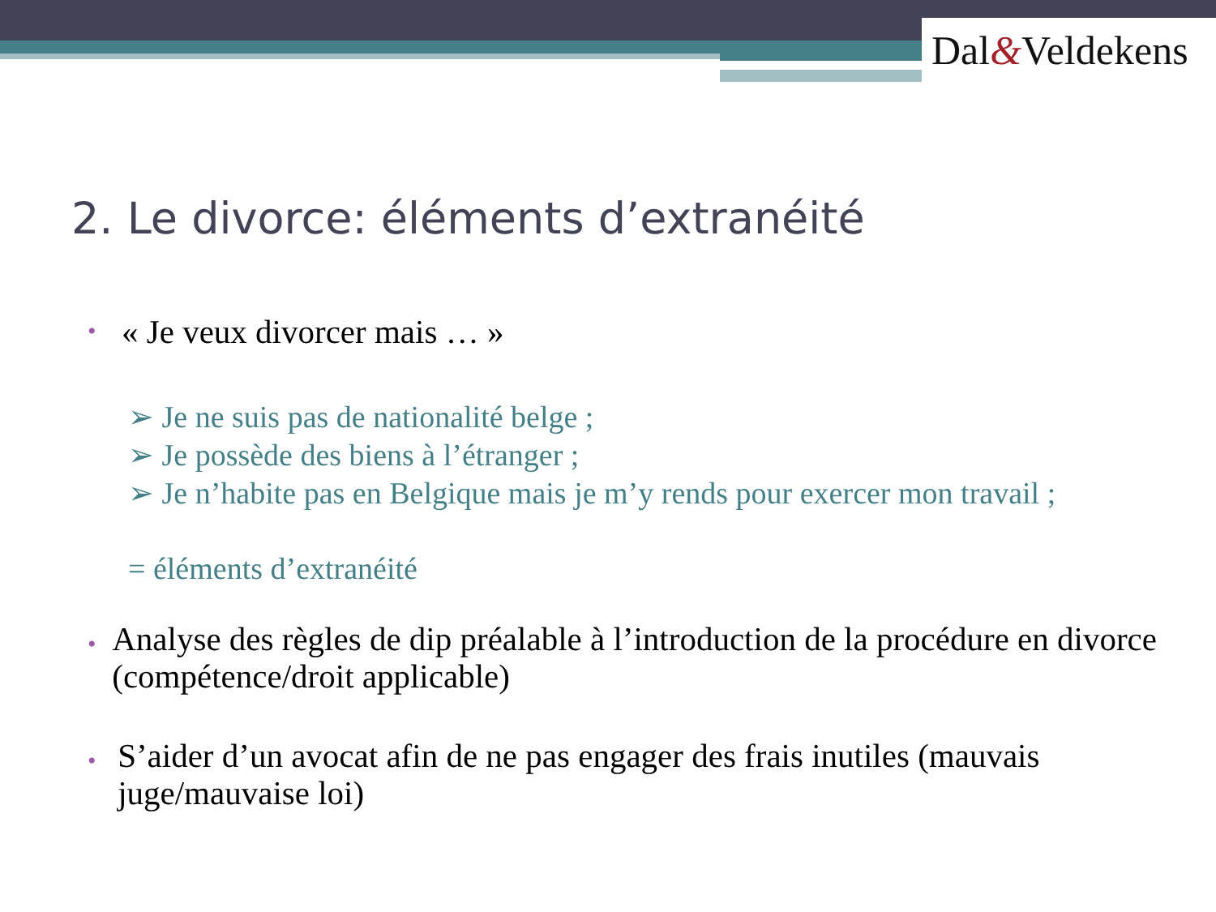Dal&Veldekens
2. Le divorce: éléments d’extranéité
•
« Je veux divorcer mais … »
➢ Je ne suis pas de nationalité belge ;
➢ Je possède des biens à l’étranger ;
➢ Je n’habite pas en Belgique mais je m’y rends pour exercer mon travail ;
= éléments d’extranéité
•
Analyse des règles de dip préalable à l’introduction de la procédure en divorce (compétence/droit applicable)
•
S’aider d’un avocat afin de ne pas engager des frais inutiles (mauvais juge/mauvaise loi)